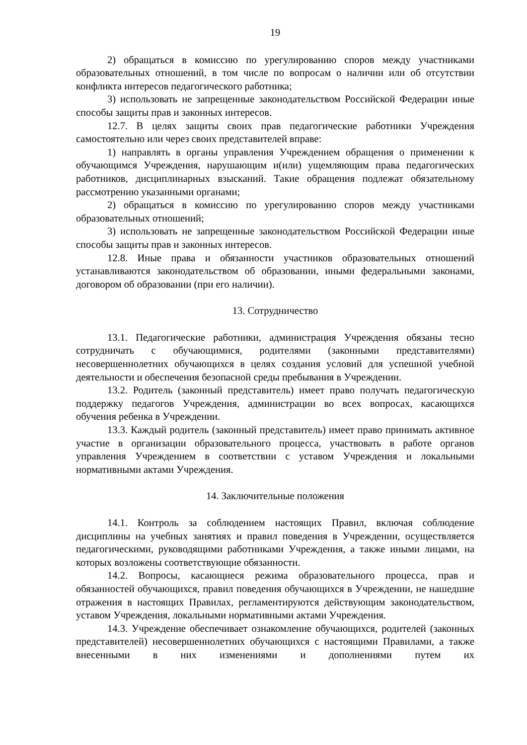19
2) обращаться в комиссию по урегулированию споров между участниками образовательных отношений, в том числе по вопросам о наличии или об отсутствии конфликта интересов педагогического работника;
3) использовать не запрещенные законодательством Российской Федерации иные способы защиты прав и законных интересов.
12.7. В целях защиты своих прав педагогические работники Учреждения самостоятельно или через своих представителей вправе:
1) направлять в органы управления Учреждением обращения о применении к обучающимся Учреждения, нарушающим и(или) ущемляющим права педагогических работников, дисциплинарных взысканий. Такие обращения подлежат обязательному рассмотрению указанными органами;
2) обращаться в комиссию по урегулированию споров между участниками образовательных отношений;
3) использовать не запрещенные законодательством Российской Федерации иные способы защиты прав и законных интересов.
12.8. Иные права и обязанности участников образовательных отношений устанавливаются законодательством об образовании, иными федеральными законами, договором об образовании (при его наличии).
13. Сотрудничество
13.1. Педагогические работники, администрация Учреждения обязаны тесно сотрудничать с обучающимися, родителями (законными представителями) несовершеннолетних обучающихся в целях создания условий для успешной учебной деятельности и обеспечения безопасной среды пребывания в Учреждении.
13.2. Родитель (законный представитель) имеет право получать педагогическую поддержку педагогов Учреждения, администрации во всех вопросах, касающихся обучения ребенка в Учреждении.
13.3. Каждый родитель (законный представитель) имеет право принимать активное участие в организации образовательного процесса, участвовать в работе органов управления Учреждением в соответствии с уставом Учреждения и локальными нормативными актами Учреждения.
14. Заключительные положения
14.1. Контроль за соблюдением настоящих Правил, включая соблюдение дисциплины на учебных занятиях и правил поведения в Учреждении, осуществляется педагогическими, руководящими работниками Учреждения, а также иными лицами, на которых возложены соответствующие обязанности.
14.2. Вопросы, касающиеся режима образовательного процесса, прав и обязанностей обучающихся, правил поведения обучающихся в Учреждении, не нашедшие отражения в настоящих Правилах, регламентируются действующим законодательством, уставом Учреждения, локальными нормативными актами Учреждения.
14.3. Учреждение обеспечивает ознакомление обучающихся, родителей (законных представителей) несовершеннолетних обучающихся с настоящими Правилами, а также внесенными в них изменениями и дополнениями путем их